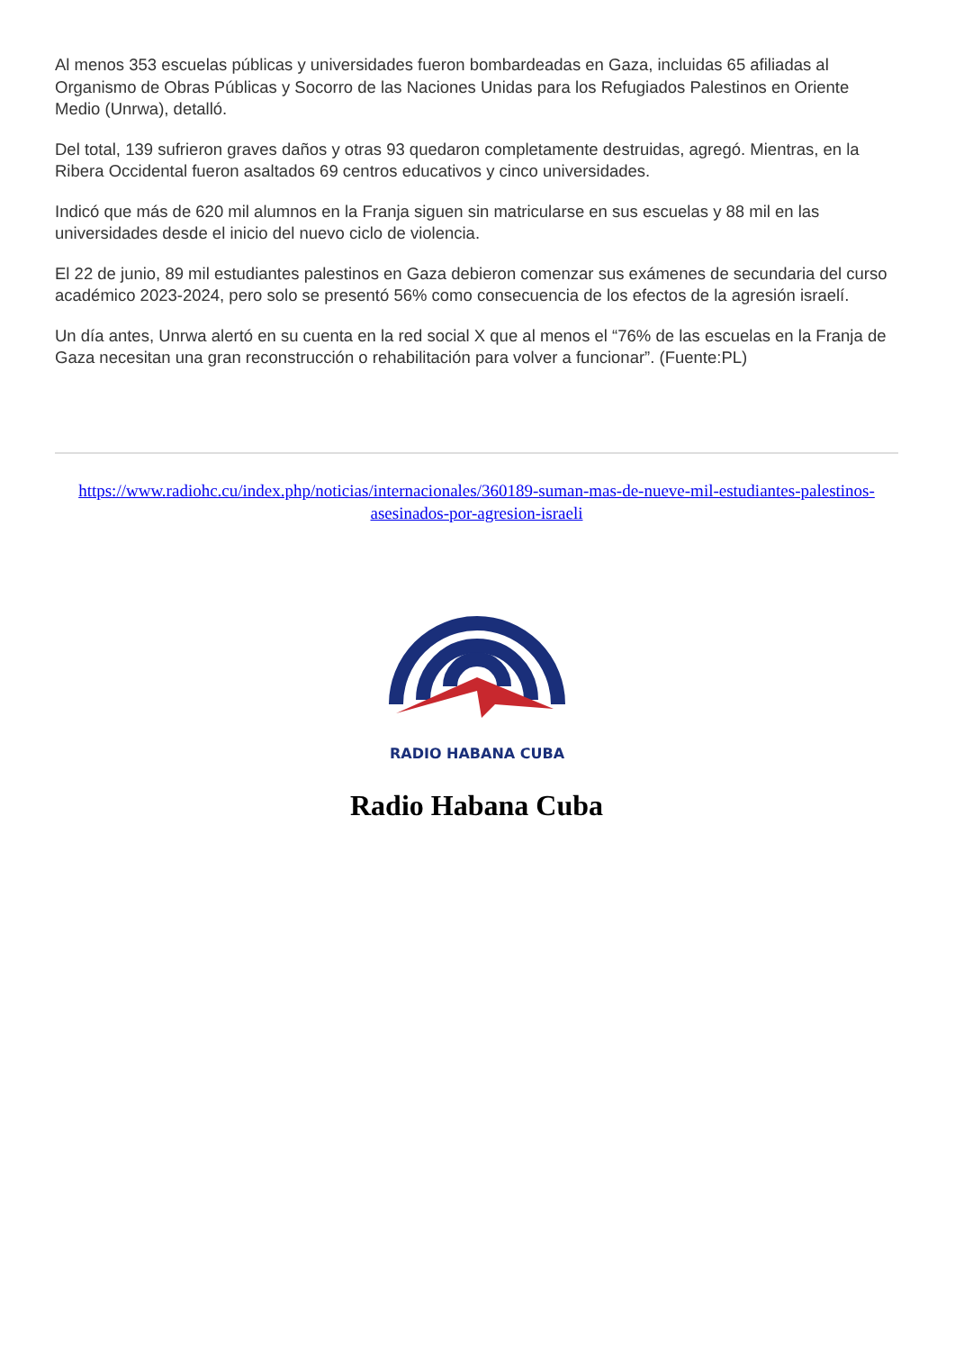Al menos 353 escuelas públicas y universidades fueron bombardeadas en Gaza, incluidas 65 afiliadas al Organismo de Obras Públicas y Socorro de las Naciones Unidas para los Refugiados Palestinos en Oriente Medio (Unrwa), detalló.
Del total, 139 sufrieron graves daños y otras 93 quedaron completamente destruidas, agregó. Mientras, en la Ribera Occidental fueron asaltados 69 centros educativos y cinco universidades.
Indicó que más de 620 mil alumnos en la Franja siguen sin matricularse en sus escuelas y 88 mil en las universidades desde el inicio del nuevo ciclo de violencia.
El 22 de junio, 89 mil estudiantes palestinos en Gaza debieron comenzar sus exámenes de secundaria del curso académico 2023-2024, pero solo se presentó 56% como consecuencia de los efectos de la agresión israelí.
Un día antes, Unrwa alertó en su cuenta en la red social X que al menos el “76% de las escuelas en la Franja de Gaza necesitan una gran reconstrucción o rehabilitación para volver a funcionar”. (Fuente:PL)
https://www.radiohc.cu/index.php/noticias/internacionales/360189-suman-mas-de-nueve-mil-estudiantes-palestinos-asesinados-por-agresion-israeli
RADIO HABANA CUBA
Radio Habana Cuba